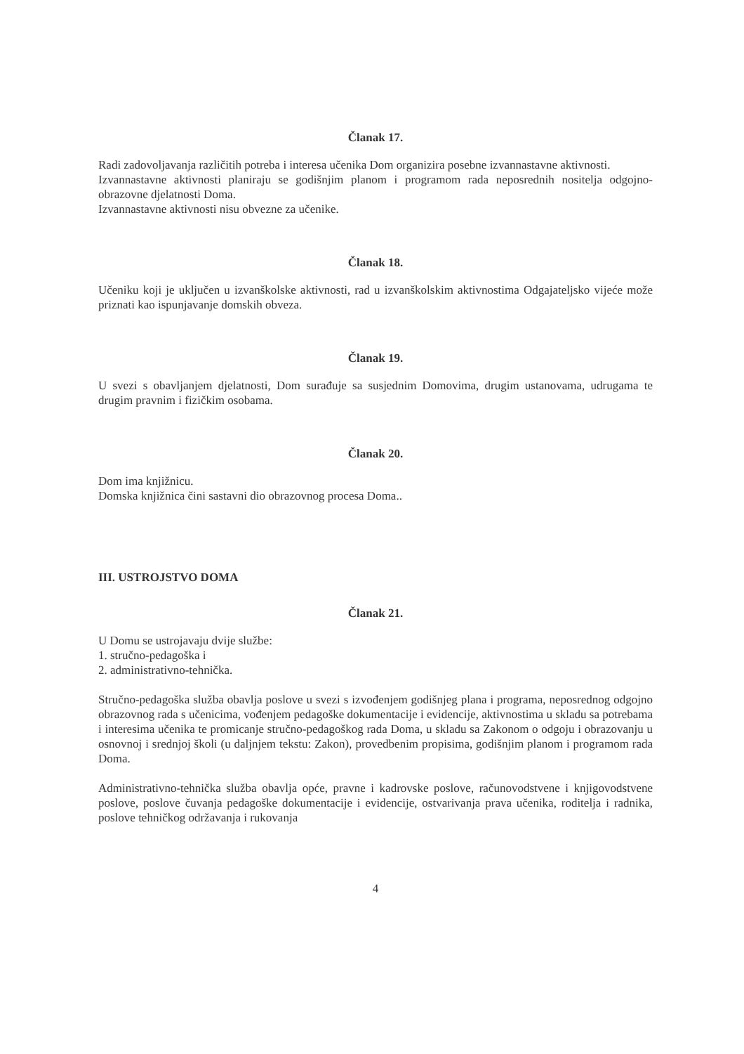Članak 17.
Radi zadovoljavanja različitih potreba i interesa učenika Dom organizira posebne izvannastavne aktivnosti.
Izvannastavne aktivnosti planiraju se godišnjim planom i programom rada neposrednih nositelja odgojno-obrazovne djelatnosti Doma.
Izvannastavne aktivnosti nisu obvezne za učenike.
Članak 18.
Učeniku koji je uključen u izvanškolske aktivnosti, rad u izvanškolskim aktivnostima Odgajateljsko vijeće može priznati kao ispunjavanje domskih obveza.
Članak 19.
U svezi s obavljanjem djelatnosti, Dom surađuje sa susjednim Domovima, drugim ustanovama, udrugama te drugim pravnim i fizičkim osobama.
Članak 20.
Dom ima knjižnicu.
Domska knjižnica čini sastavni dio obrazovnog procesa Doma..
III. USTROJSTVO DOMA
Članak 21.
U Domu se ustrojavaju dvije službe:
1. stručno-pedagoška i
2. administrativno-tehnička.
Stručno-pedagoška služba obavlja poslove u svezi s izvođenjem godišnjeg plana i programa, neposrednog odgojno obrazovnog rada s učenicima, vođenjem pedagoške dokumentacije i evidencije, aktivnostima u skladu sa potrebama i interesima učenika te promicanje stručno-pedagoškog rada Doma, u skladu sa Zakonom o odgoju i obrazovanju u osnovnoj i srednjoj školi (u daljnjem tekstu: Zakon), provedbenim propisima, godišnjim planom i programom rada Doma.
Administrativno-tehnička služba obavlja opće, pravne i kadrovske poslove, računovodstvene i knjigovodstvene poslove, poslove čuvanja pedagoške dokumentacije i evidencije, ostvarivanja prava učenika, roditelja i radnika, poslove tehničkog održavanja i rukovanja
4